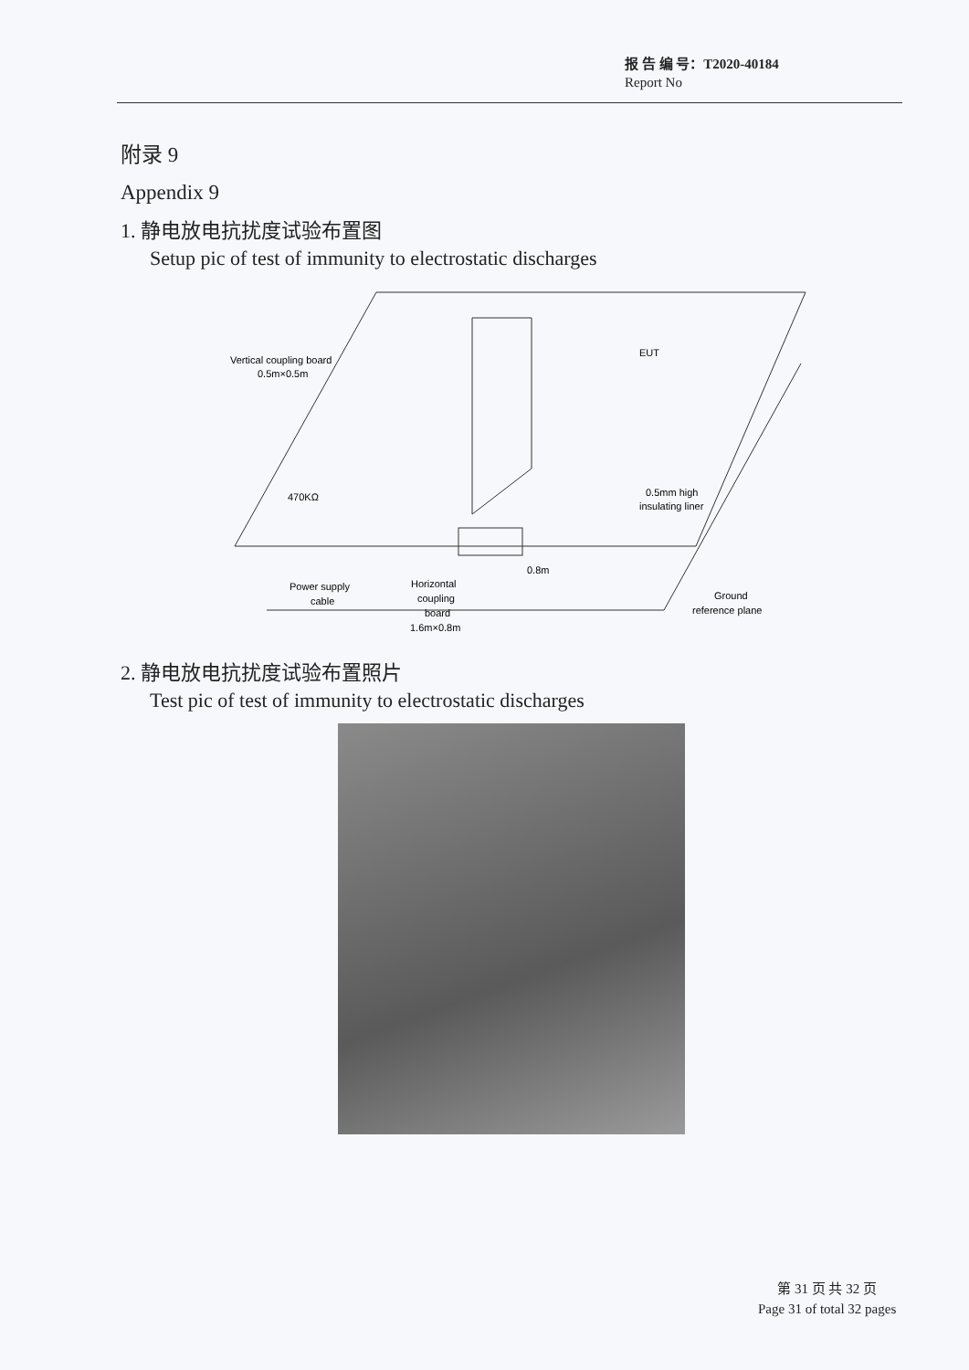报 告 编 号：T2020-40184
Report No
附录 9
Appendix 9
1. 静电放电抗扰度试验布置图
Setup pic of test of immunity to electrostatic discharges
Vertical coupling board
0.5m×0.5m
EUT
470KΩ
0.5mm high
insulating liner
Horizontal
coupling
board
1.6m×0.8m
0.8m
Power supply
cable
Ground
reference plane
2. 静电放电抗扰度试验布置照片
Test pic of test of immunity to electrostatic discharges
第 31 页 共 32 页
Page 31 of total 32 pages